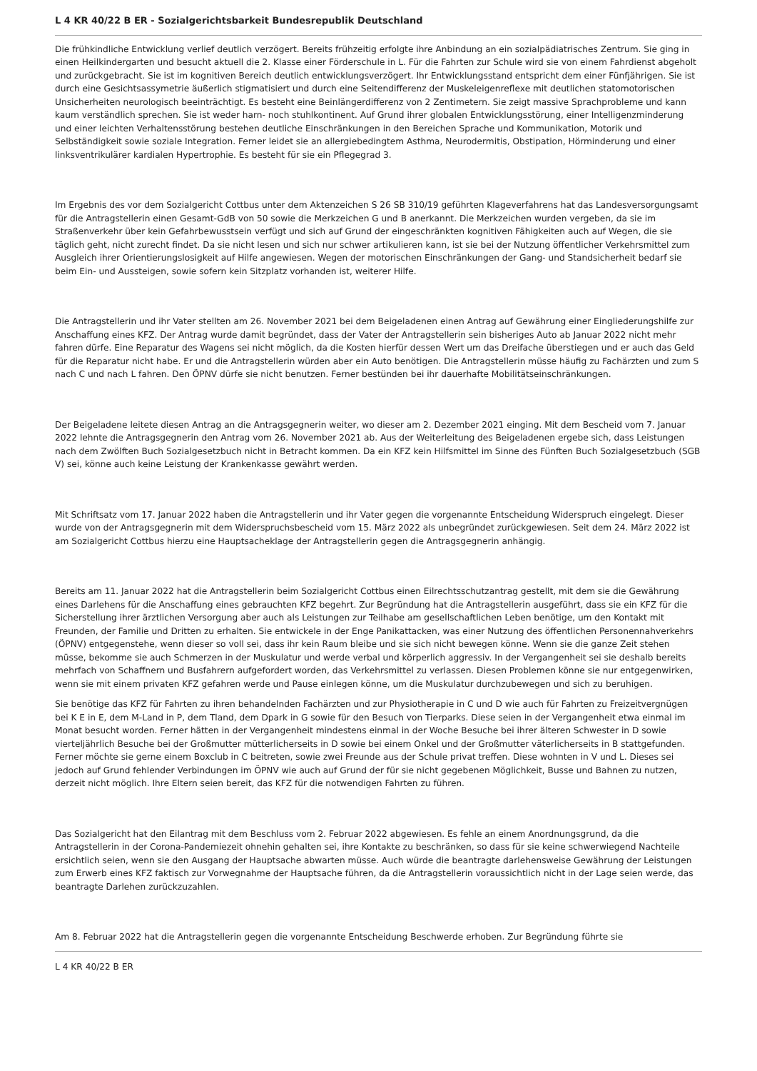L 4 KR 40/22 B ER - Sozialgerichtsbarkeit Bundesrepublik Deutschland
Die frühkindliche Entwicklung verlief deutlich verzögert. Bereits frühzeitig erfolgte ihre Anbindung an ein sozialpädiatrisches Zentrum. Sie ging in einen Heilkindergarten und besucht aktuell die 2. Klasse einer Förderschule in L. Für die Fahrten zur Schule wird sie von einem Fahrdienst abgeholt und zurückgebracht. Sie ist im kognitiven Bereich deutlich entwicklungsverzögert. Ihr Entwicklungsstand entspricht dem einer Fünfjährigen. Sie ist durch eine Gesichtsassymetrie äußerlich stigmatisiert und durch eine Seitendifferenz der Muskeleigenreflexe mit deutlichen statomotorischen Unsicherheiten neurologisch beeinträchtigt. Es besteht eine Beinlängerdifferenz von 2 Zentimetern. Sie zeigt massive Sprachprobleme und kann kaum verständlich sprechen. Sie ist weder harn- noch stuhlkontinent. Auf Grund ihrer globalen Entwicklungsstörung, einer Intelligenzminderung und einer leichten Verhaltensstörung bestehen deutliche Einschränkungen in den Bereichen Sprache und Kommunikation, Motorik und Selbständigkeit sowie soziale Integration. Ferner leidet sie an allergiebedingtem Asthma, Neurodermitis, Obstipation, Hörminderung und einer linksventrikulärer kardialen Hypertrophie. Es besteht für sie ein Pflegegrad 3.
Im Ergebnis des vor dem Sozialgericht Cottbus unter dem Aktenzeichen S 26 SB 310/19 geführten Klageverfahrens hat das Landesversorgungsamt für die Antragstellerin einen Gesamt-GdB von 50 sowie die Merkzeichen G und B anerkannt. Die Merkzeichen wurden vergeben, da sie im Straßenverkehr über kein Gefahrbewusstsein verfügt und sich auf Grund der eingeschränkten kognitiven Fähigkeiten auch auf Wegen, die sie täglich geht, nicht zurecht findet. Da sie nicht lesen und sich nur schwer artikulieren kann, ist sie bei der Nutzung öffentlicher Verkehrsmittel zum Ausgleich ihrer Orientierungslosigkeit auf Hilfe angewiesen. Wegen der motorischen Einschränkungen der Gang- und Standsicherheit bedarf sie beim Ein- und Aussteigen, sowie sofern kein Sitzplatz vorhanden ist, weiterer Hilfe.
Die Antragstellerin und ihr Vater stellten am 26. November 2021 bei dem Beigeladenen einen Antrag auf Gewährung einer Eingliederungshilfe zur Anschaffung eines KFZ. Der Antrag wurde damit begründet, dass der Vater der Antragstellerin sein bisheriges Auto ab Januar 2022 nicht mehr fahren dürfe. Eine Reparatur des Wagens sei nicht möglich, da die Kosten hierfür dessen Wert um das Dreifache überstiegen und er auch das Geld für die Reparatur nicht habe. Er und die Antragstellerin würden aber ein Auto benötigen. Die Antragstellerin müsse häufig zu Fachärzten und zum S nach C und nach L fahren. Den ÖPNV dürfe sie nicht benutzen. Ferner bestünden bei ihr dauerhafte Mobilitätseinschränkungen.
Der Beigeladene leitete diesen Antrag an die Antragsgegnerin weiter, wo dieser am 2. Dezember 2021 einging. Mit dem Bescheid vom 7. Januar 2022 lehnte die Antragsgegnerin den Antrag vom 26. November 2021 ab. Aus der Weiterleitung des Beigeladenen ergebe sich, dass Leistungen nach dem Zwölften Buch Sozialgesetzbuch nicht in Betracht kommen. Da ein KFZ kein Hilfsmittel im Sinne des Fünften Buch Sozialgesetzbuch (SGB V) sei, könne auch keine Leistung der Krankenkasse gewährt werden.
Mit Schriftsatz vom 17. Januar 2022 haben die Antragstellerin und ihr Vater gegen die vorgenannte Entscheidung Widerspruch eingelegt. Dieser wurde von der Antragsgegnerin mit dem Widerspruchsbescheid vom 15. März 2022 als unbegründet zurückgewiesen. Seit dem 24. März 2022 ist am Sozialgericht Cottbus hierzu eine Hauptsacheklage der Antragstellerin gegen die Antragsgegnerin anhängig.
Bereits am 11. Januar 2022 hat die Antragstellerin beim Sozialgericht Cottbus einen Eilrechtsschutzantrag gestellt, mit dem sie die Gewährung eines Darlehens für die Anschaffung eines gebrauchten KFZ begehrt. Zur Begründung hat die Antragstellerin ausgeführt, dass sie ein KFZ für die Sicherstellung ihrer ärztlichen Versorgung aber auch als Leistungen zur Teilhabe am gesellschaftlichen Leben benötige, um den Kontakt mit Freunden, der Familie und Dritten zu erhalten. Sie entwickele in der Enge Panikattacken, was einer Nutzung des öffentlichen Personennahverkehrs (ÖPNV) entgegenstehe, wenn dieser so voll sei, dass ihr kein Raum bleibe und sie sich nicht bewegen könne. Wenn sie die ganze Zeit stehen müsse, bekomme sie auch Schmerzen in der Muskulatur und werde verbal und körperlich aggressiv. In der Vergangenheit sei sie deshalb bereits mehrfach von Schaffnern und Busfahrern aufgefordert worden, das Verkehrsmittel zu verlassen. Diesen Problemen könne sie nur entgegenwirken, wenn sie mit einem privaten KFZ gefahren werde und Pause einlegen könne, um die Muskulatur durchzubewegen und sich zu beruhigen.
Sie benötige das KFZ für Fahrten zu ihren behandelnden Fachärzten und zur Physiotherapie in C und D wie auch für Fahrten zu Freizeitvergnügen bei K E in E, dem M-Land in P, dem Tland, dem Dpark in G sowie für den Besuch von Tierparks. Diese seien in der Vergangenheit etwa einmal im Monat besucht worden. Ferner hätten in der Vergangenheit mindestens einmal in der Woche Besuche bei ihrer älteren Schwester in D sowie vierteljährlich Besuche bei der Großmutter mütterlicherseits in D sowie bei einem Onkel und der Großmutter väterlicherseits in B stattgefunden. Ferner möchte sie gerne einem Boxclub in C beitreten, sowie zwei Freunde aus der Schule privat treffen. Diese wohnten in V und L. Dieses sei jedoch auf Grund fehlender Verbindungen im ÖPNV wie auch auf Grund der für sie nicht gegebenen Möglichkeit, Busse und Bahnen zu nutzen, derzeit nicht möglich. Ihre Eltern seien bereit, das KFZ für die notwendigen Fahrten zu führen.
Das Sozialgericht hat den Eilantrag mit dem Beschluss vom 2. Februar 2022 abgewiesen. Es fehle an einem Anordnungsgrund, da die Antragstellerin in der Corona-Pandemiezeit ohnehin gehalten sei, ihre Kontakte zu beschränken, so dass für sie keine schwerwiegend Nachteile ersichtlich seien, wenn sie den Ausgang der Hauptsache abwarten müsse. Auch würde die beantragte darlehensweise Gewährung der Leistungen zum Erwerb eines KFZ faktisch zur Vorwegnahme der Hauptsache führen, da die Antragstellerin voraussichtlich nicht in der Lage seien werde, das beantragte Darlehen zurückzuzahlen.
Am 8. Februar 2022 hat die Antragstellerin gegen die vorgenannte Entscheidung Beschwerde erhoben. Zur Begründung führte sie
L 4 KR 40/22 B ER